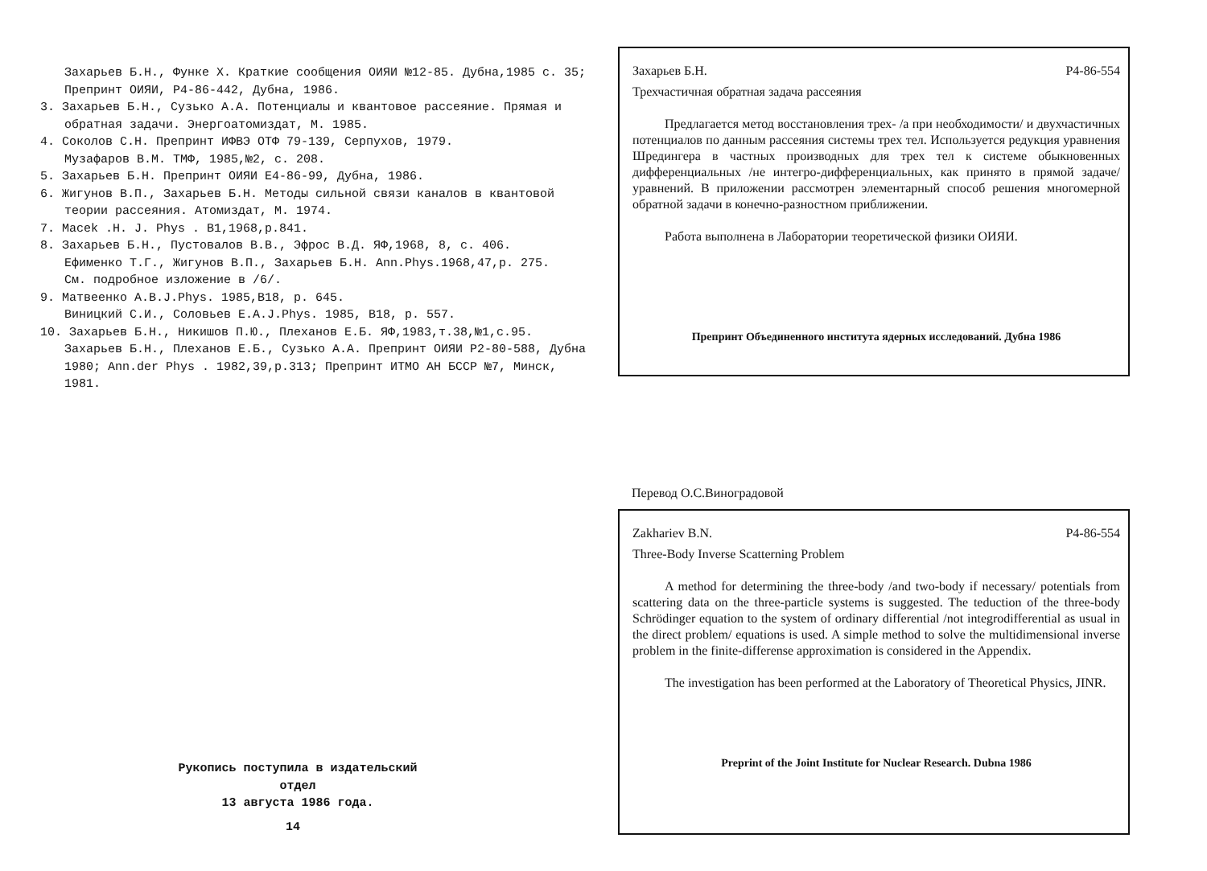Захарьев Б.Н., Функе Х. Краткие сообщения ОИЯИ №12-85. Дубна,1985 с. 35; Препринт ОИЯИ, Р4-86-442, Дубна, 1986.
3. Захарьев Б.Н., Сузько А.А. Потенциалы и квантовое рассеяние. Прямая и обратная задачи. Энергоатомиздат, М. 1985.
4. Соколов С.Н. Препринт ИФВЭ ОТФ 79-139, Серпухов, 1979.
Музафаров В.М. ТМФ, 1985,№2, с. 208.
5. Захарьев Б.Н. Препринт ОИЯИ Е4-86-99, Дубна, 1986.
6. Жигунов В.П., Захарьев Б.Н. Методы сильной связи каналов в квантовой теории рассеяния. Атомиздат, М. 1974.
7. Macek .H. J. Phys . B1,1968,p.841.
8. Захарьев Б.Н., Пустовалов В.В., Эфрос В.Д. ЯФ,1968, 8, с. 406.
Ефименко Т.Г., Жигунов В.П., Захарьев Б.Н. Ann.Phys.1968,47,p. 275.
См. подробное изложение в /6/.
9. Матвеенко А.В.J.Phys. 1985,B18, p. 645.
Виницкий С.И., Соловьев Е.А.J.Phys. 1985, B18, p. 557.
10. Захарьев Б.Н., Никишов П.Ю., Плеханов Е.Б. ЯФ,1983,т.38,№1,с.95.
Захарьев Б.Н., Плеханов Е.Б., Сузько А.А. Препринт ОИЯИ Р2-80-588, Дубна 1980; Ann.der Phys . 1982,39,p.313; Препринт ИТМО АН БССР №7, Минск, 1981.
Рукопись поступила в издательский отдел
13 августа 1986 года.
14
Захарьев Б.Н. Р4-86-554
Трехчастичная обратная задача рассеяния
Предлагается метод восстановления трех- /а при необходимости/ и двухчастичных потенциалов по данным рассеяния системы трех тел. Используется редукция уравнения Шредингера в частных производных для трех тел к системе обыкновенных дифференциальных /не интегро-дифференциальных, как принято в прямой задаче/ уравнений. В приложении рассмотрен элементарный способ решения многомерной обратной задачи в конечно-разностном приближении.
Работа выполнена в Лаборатории теоретической физики ОИЯИ.
Препринт Объединенного института ядерных исследований. Дубна 1986
Перевод О.С.Виноградовой
Zakhariev B.N. P4-86-554
Three-Body Inverse Scatterning Problem
A method for determining the three-body /and two-body if necessary/ potentials from scattering data on the three-particle systems is suggested. The teduction of the three-body Schrödinger equation to the system of ordinary differential /not integrodifferential as usual in the direct problem/ equations is used. A simple method to solve the multidimensional inverse problem in the finite-differense approximation is considered in the Appendix.
The investigation has been performed at the Laboratory of Theoretical Physics, JINR.
Preprint of the Joint Institute for Nuclear Research. Dubna 1986